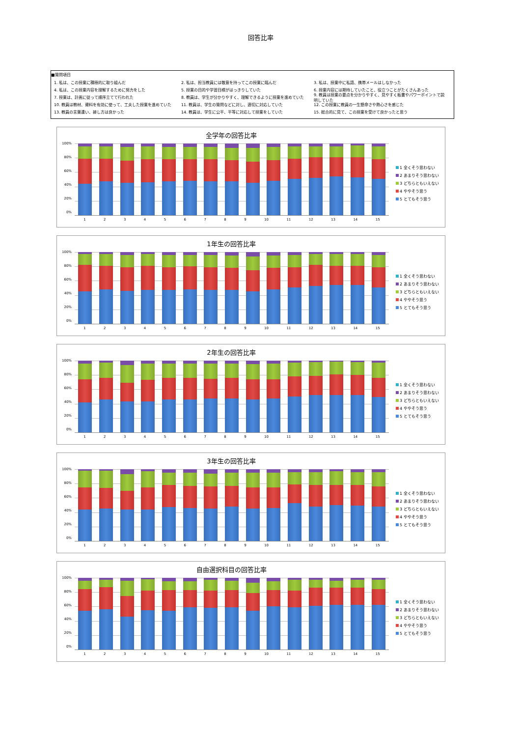回答比率
■質問項目
1. 私は、この授業に積極的に取り組んだ 2. 私は、担当教員には敬意を持ってこの授業に臨んだ 3. 私は、授業中に私語、携帯メールはしなかった
4. 私は、この授業内容を理解するために努力をした 5. 授業の目的や学習目標がはっきりしていた 6. 授業内容には期待していたこと、役立つことがたくさんあった
7. 授業は、計画に従って順序立てて行われた 8. 教員は、学生が分かりやすく、理解できるように授業を進めていた 9. 教員は授業の要点を分かりやすく、見やすく板書やパワーポイントで説明していた
10. 教員は教材、資料を有効に使って、工夫した授業を進めていた 11. 教員は、学生の質問などに対し、適切に対応していた 12. この授業に教員の一生懸命さや熱心さを感じた
13. 教員の言葉遣い、接し方は良かった 14. 教員は、学生に公平、平等に対応して授業をしていた 15. 総合的に見て、この授業を受けて良かったと思う
全学年の回答比率
100%
80%
60%
40%
20%
0%
1 全くそう思わない
2 あまりそう思わない
3 どちらともいえない
4 ややそう思う
5 とてもそう思う
123456789 10 11 12 13 14 15
1年生の回答比率
100%
80%
60%
40%
20%
0%
1 全くそう思わない
2 あまりそう思わない
3 どちらともいえない
4 ややそう思う
5 とてもそう思う
123456789 10 11 12 13 14 15
2年生の回答比率
100%
80%
60%
40%
20%
0%
1 全くそう思わない
2 あまりそう思わない
3 どちらともいえない
4 ややそう思う
5 とてもそう思う
123456789 10 11 12 13 14 15
3年生の回答比率
100%
80%
60%
40%
20%
0%
1 全くそう思わない
2 あまりそう思わない
3 どちらともいえない
4 ややそう思う
5 とてもそう思う
123456789 10 11 12 13 14 15
自由選択科目の回答比率
100%
80%
60%
40%
20%
0%
1 全くそう思わない
2 あまりそう思わない
3 どちらともいえない
4 ややそう思う
5 とてもそう思う
123456789 10 11 12 13 14 15